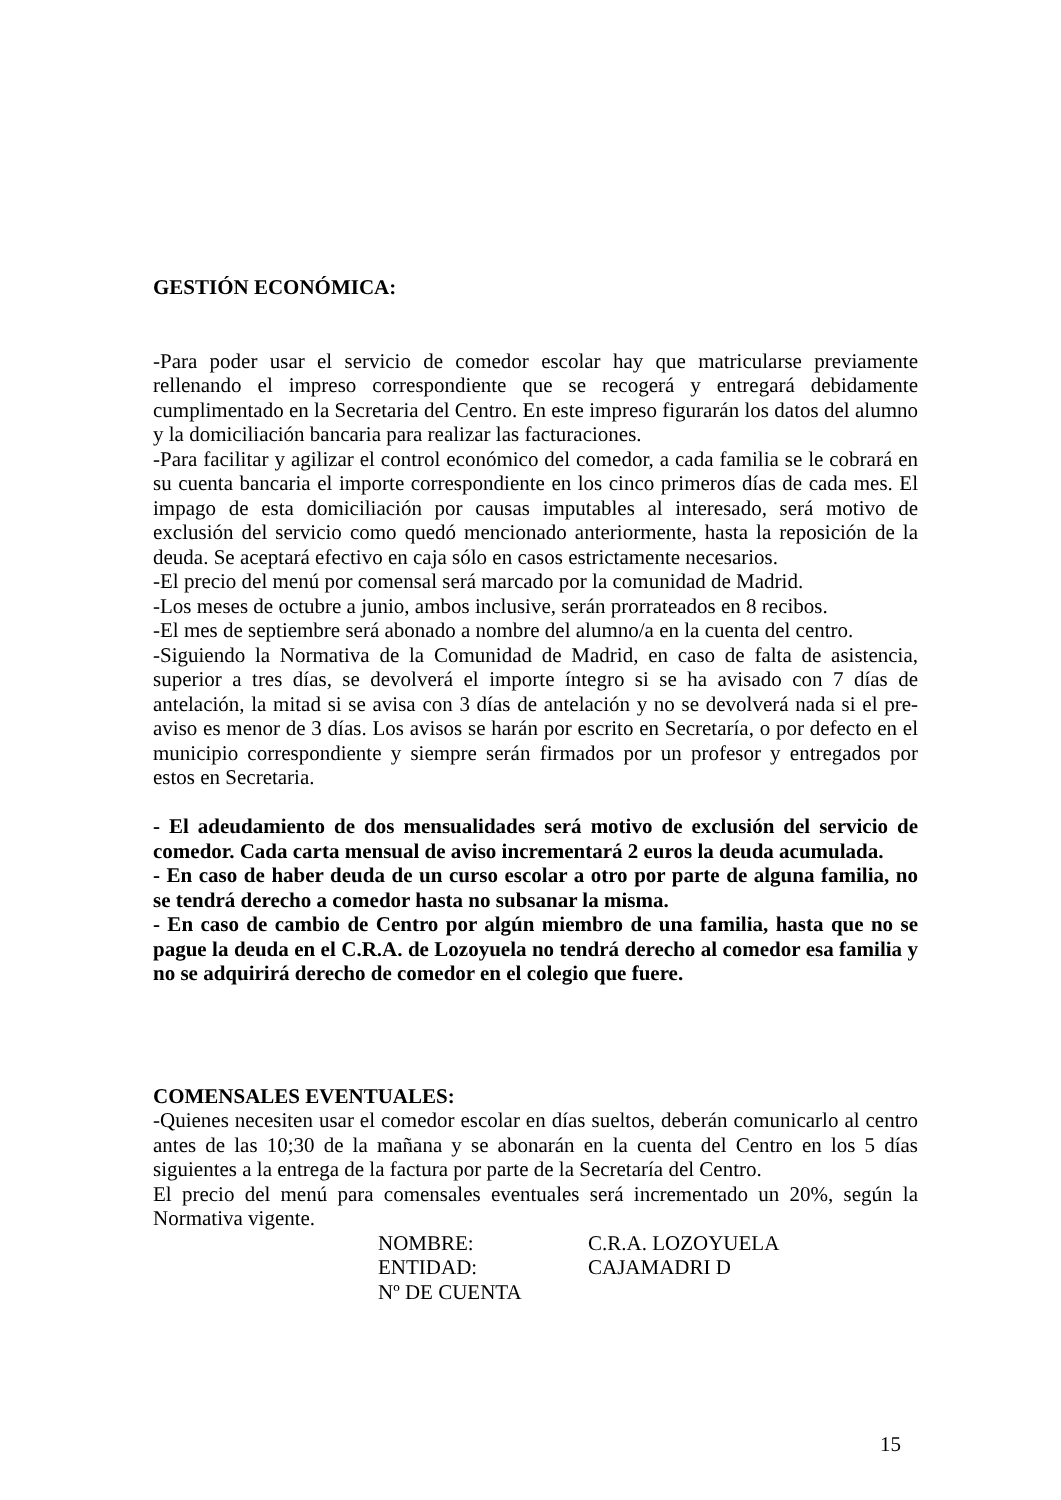GESTIÓN ECONÓMICA:
-Para poder usar el servicio de comedor escolar hay que matricularse previamente rellenando el impreso correspondiente que se recogerá y entregará debidamente cumplimentado en la Secretaria del Centro. En este impreso figurarán los datos del alumno y la domiciliación bancaria para realizar las facturaciones.
-Para facilitar y agilizar el control económico del comedor, a cada familia se le cobrará en su cuenta bancaria el importe correspondiente en los cinco primeros días de cada mes. El impago de esta domiciliación por causas imputables al interesado, será motivo de exclusión del servicio como quedó mencionado anteriormente, hasta la reposición de la deuda. Se aceptará efectivo en caja sólo en casos estrictamente necesarios.
-El precio del menú por comensal será marcado por la comunidad de Madrid.
-Los meses de octubre a junio, ambos inclusive, serán prorrateados en 8 recibos.
-El mes de septiembre será abonado a nombre del alumno/a en la cuenta del centro.
-Siguiendo la Normativa de la Comunidad de Madrid, en caso de falta de asistencia, superior a tres días, se devolverá el importe íntegro si se ha avisado con 7 días de antelación, la mitad si se avisa con 3 días de antelación y no se devolverá nada si el pre-aviso es menor de 3 días. Los avisos se harán por escrito en Secretaría, o por defecto en el municipio correspondiente y siempre serán firmados por un profesor y entregados por estos en Secretaria.
- El adeudamiento de dos mensualidades será motivo de exclusión del servicio de comedor. Cada carta mensual de aviso incrementará 2 euros la deuda acumulada.
- En caso de haber deuda de un curso escolar a otro por parte de alguna familia, no se tendrá derecho a comedor hasta no subsanar la misma.
- En caso de cambio de Centro por algún miembro de una familia, hasta que no se pague la deuda en el C.R.A. de Lozoyuela no tendrá derecho al comedor esa familia y no se adquirirá derecho de comedor en el colegio que fuere.
COMENSALES EVENTUALES:
-Quienes necesiten usar el comedor escolar en días sueltos, deberán comunicarlo al centro antes de las 10;30 de la mañana y se abonarán en la cuenta del Centro en los 5 días siguientes a la entrega de la factura por parte de la Secretaría del Centro.
El precio del menú para comensales eventuales será incrementado un 20%, según la Normativa vigente.
| NOMBRE: | C.R.A. LOZOYUELA |
| ENTIDAD: | CAJAMADRI D |
| Nº DE CUENTA | |
15